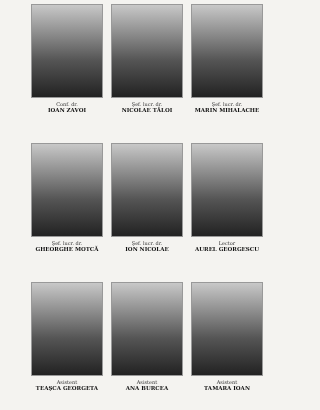Conf. dr.
IOAN ZAVOI
Şef. lucr. dr.
NICOLAE TĂLOI
Şef. lucr. dr.
MARIN MIHALACHE
Şef. lucr. dr.
GHEORGHE MOTCĂ
Şef. lucr. dr.
ION NICOLAE
Lector
AUREL GEORGESCU
Asistent
TEAŞCA GEORGETA
Asistent
ANA BURCEA
Asistent
TAMARA IOAN